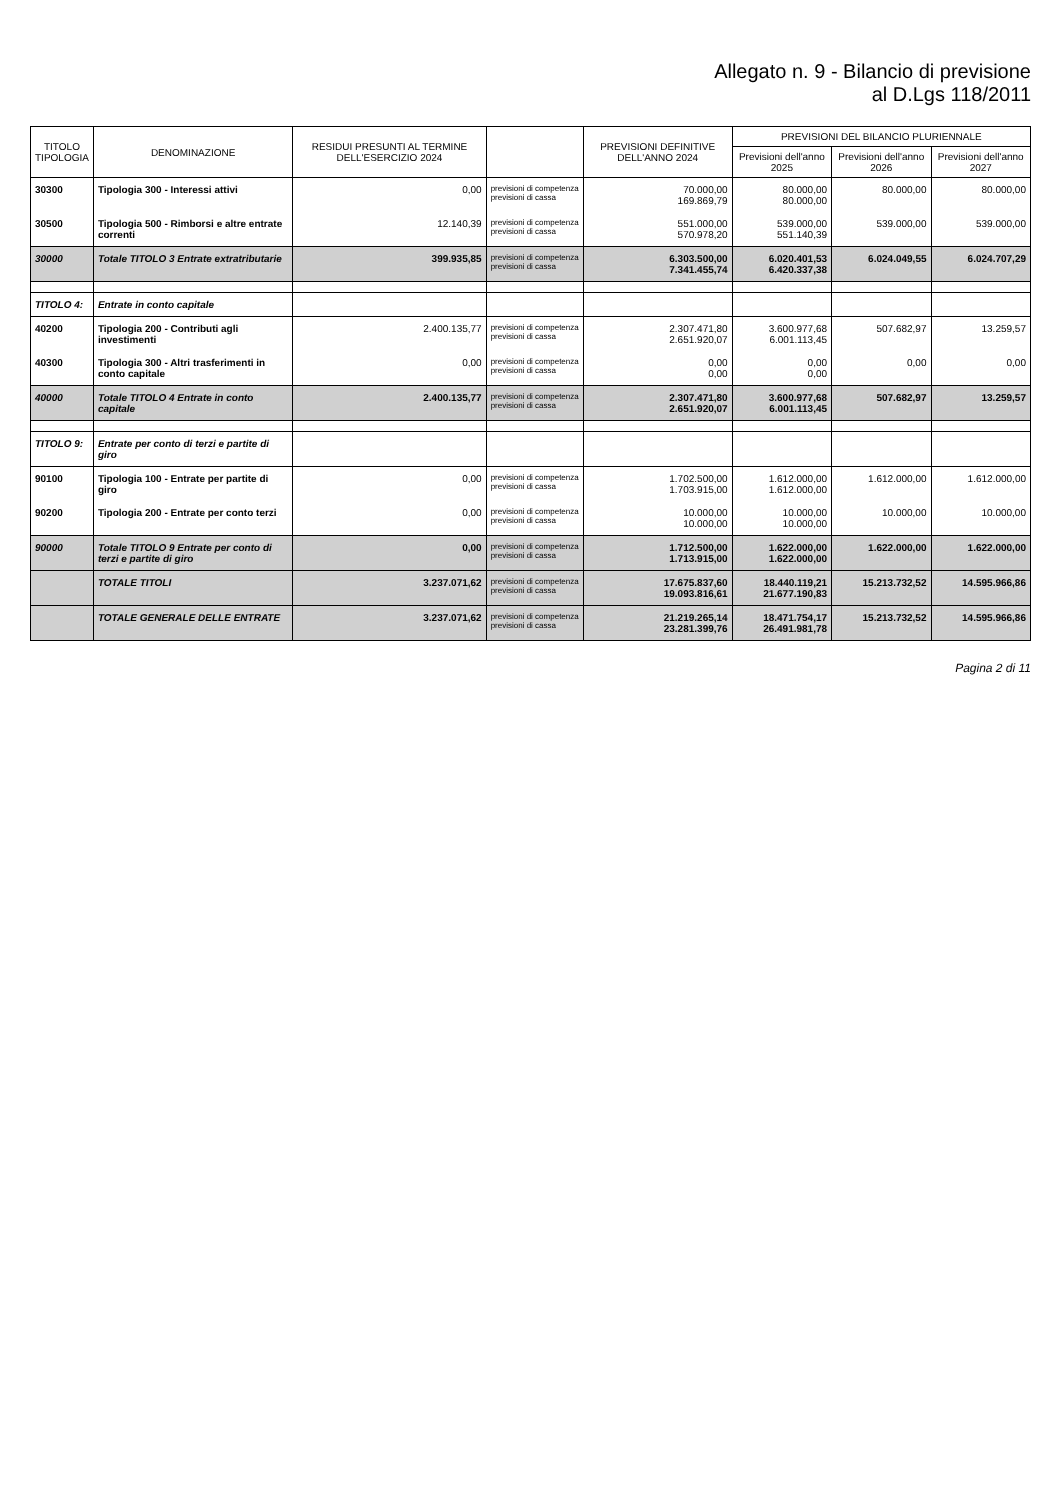Allegato n. 9 - Bilancio di previsione
al D.Lgs 118/2011
| TITOLO TIPOLOGIA | DENOMINAZIONE | RESIDUI PRESUNTI AL TERMINE DELL'ESERCIZIO 2024 | | PREVISIONI DEFINITIVE DELL'ANNO 2024 | PREVISIONI DEL BILANCIO PLURIENNALE | | |
| --- | --- | --- | --- | --- | --- | --- | --- |
| | | | | | Previsioni dell'anno 2025 | Previsioni dell'anno 2026 | Previsioni dell'anno 2027 |
| 30300 | Tipologia 300 - Interessi attivi | 0,00 | previsioni di competenza previsioni di cassa | 70.000,00 169.869,79 | 80.000,00 80.000,00 | 80.000,00 | 80.000,00 |
| 30500 | Tipologia 500 - Rimborsi e altre entrate correnti | 12.140,39 | previsioni di competenza previsioni di cassa | 551.000,00 570.978,20 | 539.000,00 551.140,39 | 539.000,00 | 539.000,00 |
| 30000 | Totale TITOLO 3 Entrate extratributarie | 399.935,85 | previsioni di competenza previsioni di cassa | 6.303.500,00 7.341.455,74 | 6.020.401,53 6.420.337,38 | 6.024.049,55 | 6.024.707,29 |
| TITOLO 4: | Entrate in conto capitale | | | | | | |
| 40200 | Tipologia 200 - Contributi agli investimenti | 2.400.135,77 | previsioni di competenza previsioni di cassa | 2.307.471,80 2.651.920,07 | 3.600.977,68 6.001.113,45 | 507.682,97 | 13.259,57 |
| 40300 | Tipologia 300 - Altri trasferimenti in conto capitale | 0,00 | previsioni di competenza previsioni di cassa | 0,00 0,00 | 0,00 0,00 | 0,00 | 0,00 |
| 40000 | Totale TITOLO 4 Entrate in conto capitale | 2.400.135,77 | previsioni di competenza previsioni di cassa | 2.307.471,80 2.651.920,07 | 3.600.977,68 6.001.113,45 | 507.682,97 | 13.259,57 |
| TITOLO 9: | Entrate per conto di terzi e partite di giro | | | | | | |
| 90100 | Tipologia 100 - Entrate per partite di giro | 0,00 | previsioni di competenza previsioni di cassa | 1.702.500,00 1.703.915,00 | 1.612.000,00 1.612.000,00 | 1.612.000,00 | 1.612.000,00 |
| 90200 | Tipologia 200 - Entrate per conto terzi | 0,00 | previsioni di competenza previsioni di cassa | 10.000,00 10.000,00 | 10.000,00 10.000,00 | 10.000,00 | 10.000,00 |
| 90000 | Totale TITOLO 9 Entrate per conto di terzi e partite di giro | 0,00 | previsioni di competenza previsioni di cassa | 1.712.500,00 1.713.915,00 | 1.622.000,00 1.622.000,00 | 1.622.000,00 | 1.622.000,00 |
| | TOTALE TITOLI | 3.237.071,62 | previsioni di competenza previsioni di cassa | 17.675.837,60 19.093.816,61 | 18.440.119,21 21.677.190,83 | 15.213.732,52 | 14.595.966,86 |
| | TOTALE GENERALE DELLE ENTRATE | 3.237.071,62 | previsioni di competenza previsioni di cassa | 21.219.265,14 23.281.399,76 | 18.471.754,17 26.491.981,78 | 15.213.732,52 | 14.595.966,86 |
Pagina 2 di 11